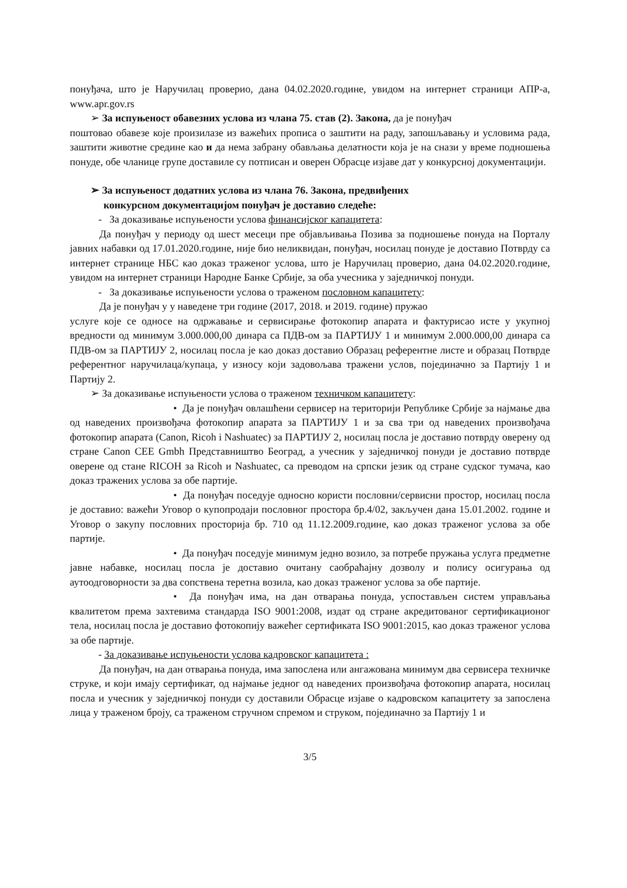понуђача, што је Наручилац проверио, дана 04.02.2020.године, увидом на интернет страници АПР-а, www.apr.gov.rs
➢ За испуњеност обавезних услова из члана 75. став (2). Закона, да је понуђач
поштовао обавезе које произилазе из важећих прописа о заштити на раду, запошљавању и условима рада, заштити животне средине као и да нема забрану обављања делатности која је на снази у време подношења понуде, обе чланице групе доставиле су потписан и оверен Обрасце изјаве дат у конкурсној документацији.
➢ За испуњеност додатних услова из члана 76. Закона, предвиђених
конкурсном документацијом понуђач је доставио следеће:
- За доказивање испуњености услова финансијског капацитета:
Да понуђач у периоду од шест месеци пре објављивања Позива за подношење понуда на Порталу јавних набавки од 17.01.2020.године, није био неликвидан, понуђач, носилац понуде је доставио Потврду са интернет странице НБС као доказ траженог услова, што је Наручилац проверио, дана 04.02.2020.године, увидом на интернет страници Народне Банке Србије, за оба учесника у заједничкој понуди.
- За доказивање испуњености услова о траженом пословном капацитету:
Да је понуђач у у наведене три године (2017, 2018. и 2019. године) пружао
услуге које се односе на одржавање и сервисирање фотокопир апарата и фактурисао исте у укупној вредности од минимум 3.000.000,00 динара са ПДВ-ом за ПАРТИЈУ 1 и минимум 2.000.000,00 динара са ПДВ-ом за ПАРТИЈУ 2, носилац посла је као доказ доставио Образац референтне листе и образац Потврде референтног наручилаца/купаца, у износу који задовољава тражени услов, појединачно за Партију 1 и Партију 2.
➢ За доказивање испуњености услова о траженом техничком капацитету:
• Да је понуђач овлашћени сервисер на територији Републике Србије за најмање два од наведених произвођача фотокопир апарата за ПАРТИЈУ 1 и за сва три од наведених произвођача фотокопир апарата (Canon, Ricoh i Nashuatec) за ПАРТИЈУ 2, носилац посла је доставио потврду оверену од стране Canon CEE Gmbh Представништво Београд, а учесник у заједничкој понуди је доставио потврде оверене од стане RICOH за Ricoh и Nashuatec, са преводом на српски језик од стране судског тумача, као доказ тражених услова за обе партије.
• Да понуђач поседује односно користи пословни/сервисни простор, носилац посла је доставио: важећи Уговор о купопродаји пословног простора бр.4/02, закључен дана 15.01.2002. године и Уговор о закупу пословних просторија бр. 710 од 11.12.2009.године, као доказ траженог услова за обе партије.
• Да понуђач поседује минимум једно возило, за потребе пружања услуга предметне јавне набавке, носилац посла је доставио очитану саобраћајну дозволу и полису осигурања од аутоодговорности за два сопствена теретна возила, као доказ траженог услова за обе партије.
• Да понуђач има, на дан отварања понуда, успостављен систем управљања квалитетом према захтевима стандарда ISO 9001:2008, издат од стране акредитованог сертификационог тела, носилац посла је доставио фотокопију важећег сертификата ISO 9001:2015, као доказ траженог услова за обе партије.
- За доказивање испуњености услова кадровског капацитета :
Да понуђач, на дан отварања понуда, има запослена или ангажована минимум два сервисера техничке струке, и који имају сертификат, од најмање једног од наведених произвођача фотокопир апарата, носилац посла и учесник у заједничкој понуди су доставили Обрасце изјаве о кадровском капацитету за запослена лица у траженом броју, са траженом стручном спремом и струком, појединачно за Партију 1 и
3/5